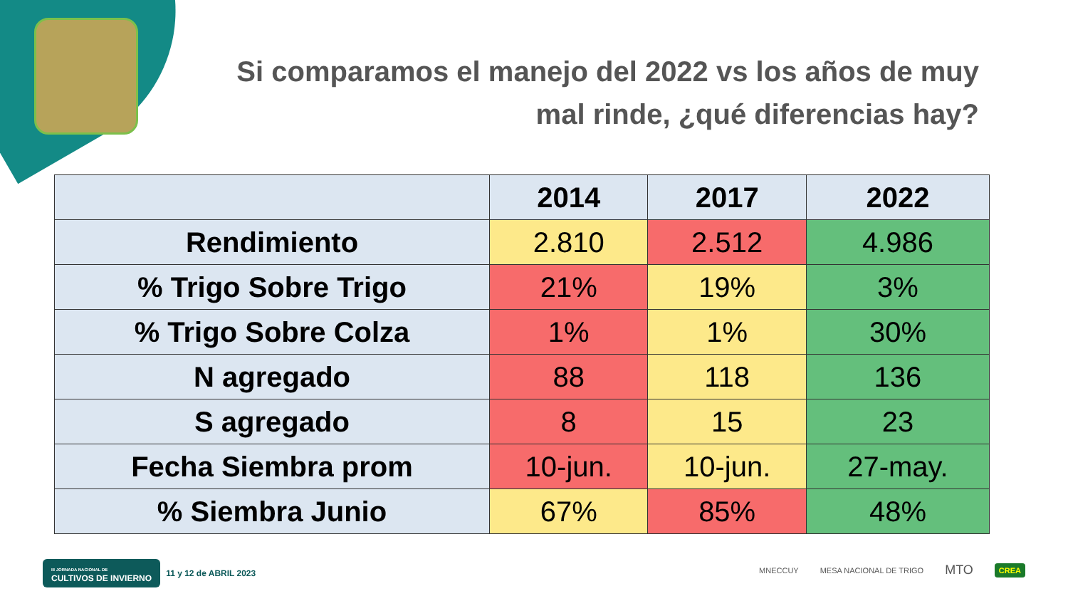Si comparamos el manejo del 2022 vs los años de muy mal rinde, ¿qué diferencias hay?
| | 2014 | 2017 | 2022 |
| --- | --- | --- | --- |
| Rendimiento | 2.810 | 2.512 | 4.986 |
| % Trigo Sobre Trigo | 21% | 19% | 3% |
| % Trigo Sobre Colza | 1% | 1% | 30% |
| N agregado | 88 | 118 | 136 |
| S agregado | 8 | 15 | 23 |
| Fecha Siembra prom | 10-jun. | 10-jun. | 27-may. |
| % Siembra Junio | 67% | 85% | 48% |
III JORNADA NACIONAL DE
CULTIVOS DE INVIERNO
11 y 12 de ABRIL 2023
MNECCUY MESA NACIONAL DE TRIGO MTO CREA